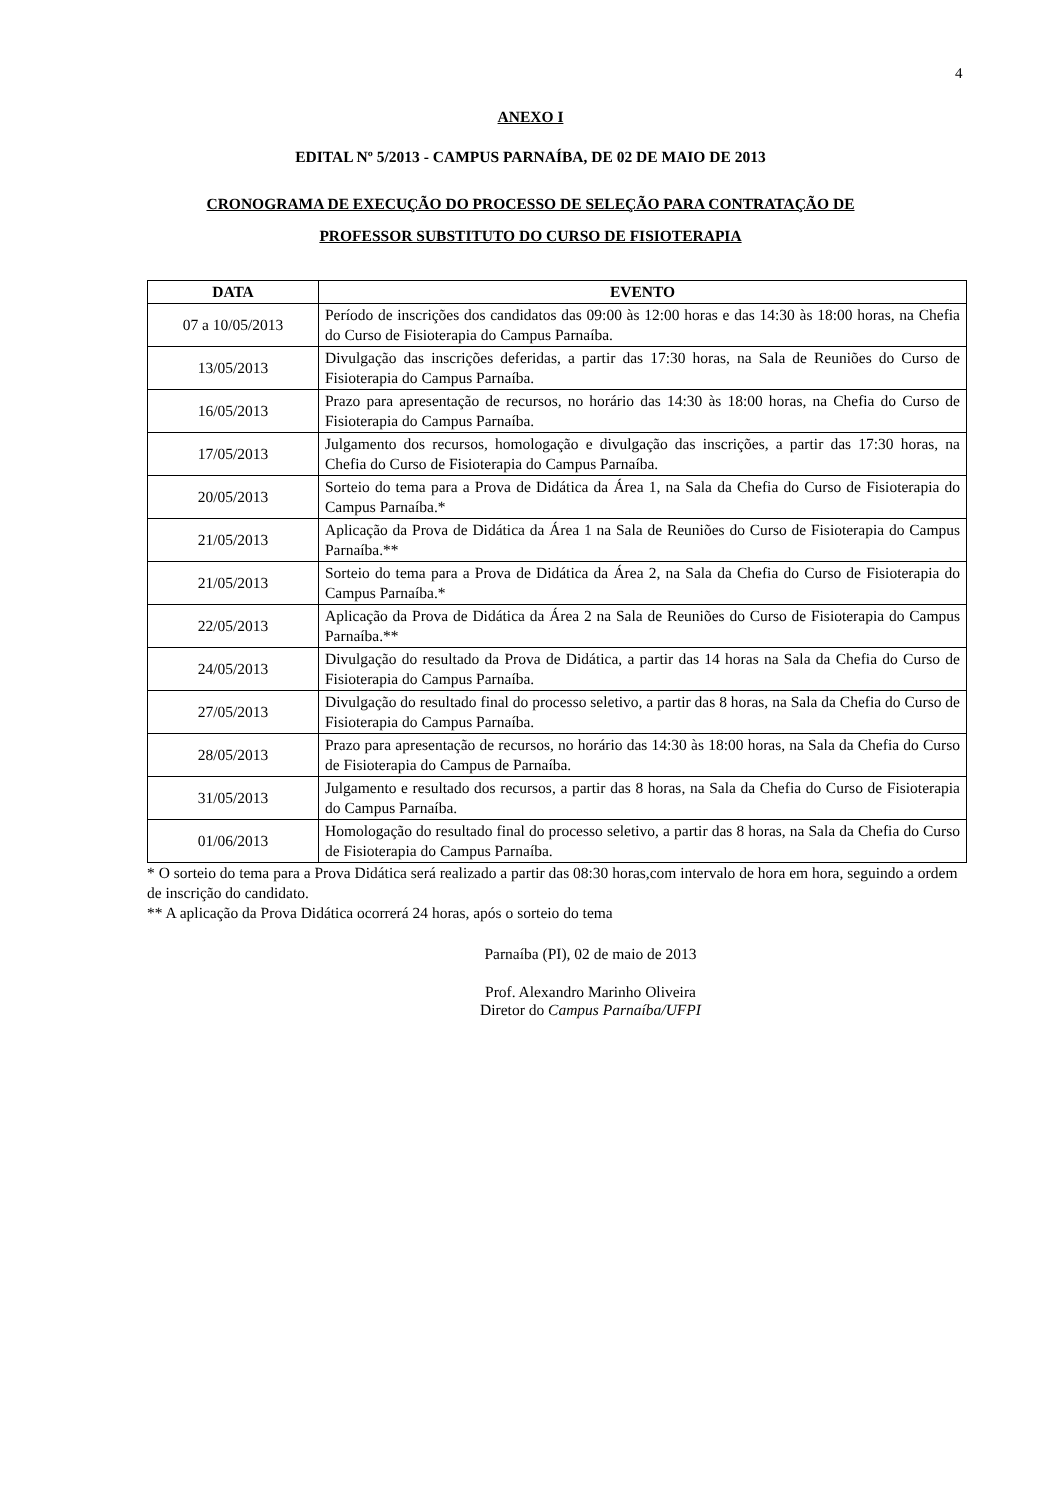4
ANEXO I
EDITAL Nº 5/2013 - CAMPUS PARNAÍBA, DE 02 DE MAIO DE 2013
CRONOGRAMA DE EXECUÇÃO DO PROCESSO DE SELEÇÃO PARA CONTRATAÇÃO DE
PROFESSOR SUBSTITUTO DO CURSO DE FISIOTERAPIA
| DATA | EVENTO |
| --- | --- |
| 07 a 10/05/2013 | Período de inscrições dos candidatos das 09:00 às 12:00 horas e das 14:30 às 18:00 horas, na Chefia do Curso de Fisioterapia do Campus Parnaíba. |
| 13/05/2013 | Divulgação das inscrições deferidas, a partir das 17:30 horas, na Sala de Reuniões do Curso de Fisioterapia do Campus Parnaíba. |
| 16/05/2013 | Prazo para apresentação de recursos, no horário das 14:30 às 18:00 horas, na Chefia do Curso de Fisioterapia do Campus Parnaíba. |
| 17/05/2013 | Julgamento dos recursos, homologação e divulgação das inscrições, a partir das 17:30 horas, na Chefia do Curso de Fisioterapia do Campus Parnaíba. |
| 20/05/2013 | Sorteio do tema para a Prova de Didática da Área 1, na Sala da Chefia do Curso de Fisioterapia do Campus Parnaíba.* |
| 21/05/2013 | Aplicação da Prova de Didática da Área 1 na Sala de Reuniões do Curso de Fisioterapia do Campus Parnaíba.** |
| 21/05/2013 | Sorteio do tema para a Prova de Didática da Área 2, na Sala da Chefia do Curso de Fisioterapia do Campus Parnaíba.* |
| 22/05/2013 | Aplicação da Prova de Didática da Área 2 na Sala de Reuniões do Curso de Fisioterapia do Campus Parnaíba.** |
| 24/05/2013 | Divulgação do resultado da Prova de Didática, a partir das 14 horas na Sala da Chefia do Curso de Fisioterapia do Campus Parnaíba. |
| 27/05/2013 | Divulgação do resultado final do processo seletivo, a partir das 8 horas, na Sala da Chefia do Curso de Fisioterapia do Campus Parnaíba. |
| 28/05/2013 | Prazo para apresentação de recursos, no horário das 14:30 às 18:00 horas, na Sala da Chefia do Curso de Fisioterapia do Campus de Parnaíba. |
| 31/05/2013 | Julgamento e resultado dos recursos, a partir das 8 horas, na Sala da Chefia do Curso de Fisioterapia do Campus Parnaíba. |
| 01/06/2013 | Homologação do resultado final do processo seletivo, a partir das 8 horas, na Sala da Chefia do Curso de Fisioterapia do Campus Parnaíba. |
* O sorteio do tema para a Prova Didática será realizado a partir das 08:30 horas,com intervalo de hora em hora, seguindo a ordem de inscrição do candidato.
** A aplicação da Prova Didática ocorrerá 24 horas, após o sorteio do tema
Parnaíba (PI), 02 de maio de 2013
Prof. Alexandro Marinho Oliveira
Diretor do Campus Parnaíba/UFPI